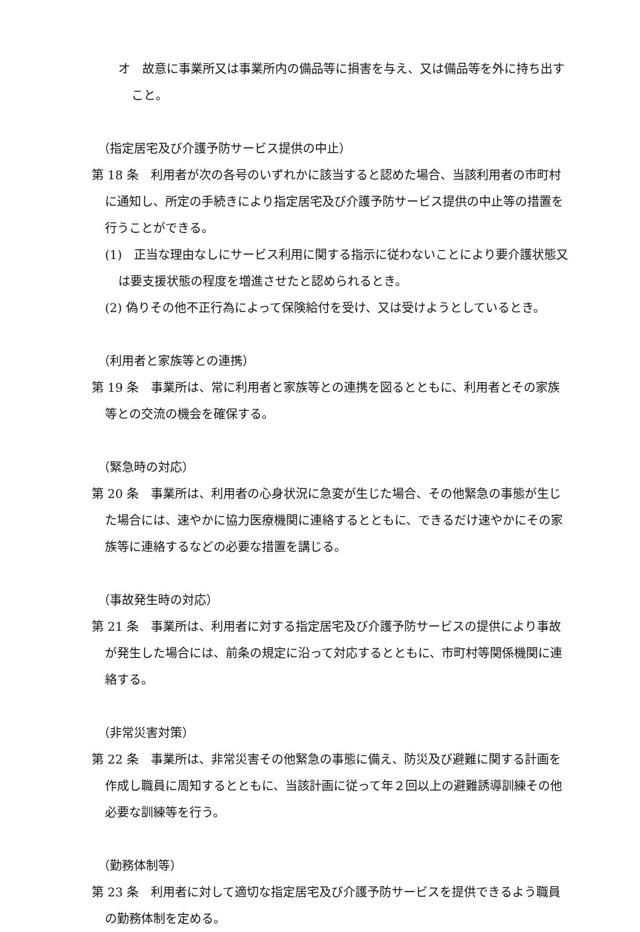オ　故意に事業所又は事業所内の備品等に損害を与え、又は備品等を外に持ち出すこと。
（指定居宅及び介護予防サービス提供の中止）
第 18 条　利用者が次の各号のいずれかに該当すると認めた場合、当該利用者の市町村に通知し、所定の手続きにより指定居宅及び介護予防サービス提供の中止等の措置を行うことができる。
(1)　正当な理由なしにサービス利用に関する指示に従わないことにより要介護状態又は要支援状態の程度を増進させたと認められるとき。
(2) 偽りその他不正行為によって保険給付を受け、又は受けようとしているとき。
（利用者と家族等との連携）
第 19 条　事業所は、常に利用者と家族等との連携を図るとともに、利用者とその家族等との交流の機会を確保する。
（緊急時の対応）
第 20 条　事業所は、利用者の心身状況に急変が生じた場合、その他緊急の事態が生じた場合には、速やかに協力医療機関に連絡するとともに、できるだけ速やかにその家族等に連絡するなどの必要な措置を講じる。
（事故発生時の対応）
第 21 条　事業所は、利用者に対する指定居宅及び介護予防サービスの提供により事故が発生した場合には、前条の規定に沿って対応するとともに、市町村等関係機関に連絡する。
（非常災害対策）
第 22 条　事業所は、非常災害その他緊急の事態に備え、防災及び避難に関する計画を作成し職員に周知するとともに、当該計画に従って年２回以上の避難誘導訓練その他必要な訓練等を行う。
（勤務体制等）
第 23 条　利用者に対して適切な指定居宅及び介護予防サービスを提供できるよう職員の勤務体制を定める。